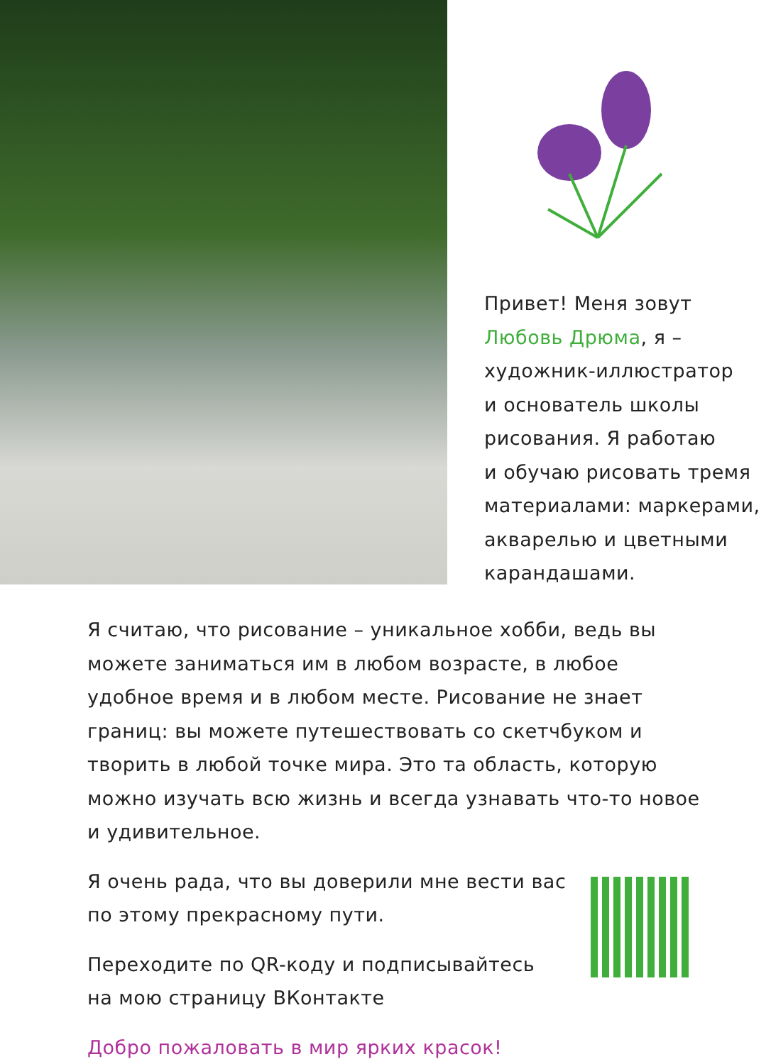Привет! Меня зовут
Любовь Дрюма, я –
художник-иллюстратор
и основатель школы
рисования. Я работаю
и обучаю рисовать тремя
материалами: маркерами,
акварелью и цветными
карандашами.
Я считаю, что рисование – уникальное хобби, ведь вы можете заниматься им в любом возрасте, в любое удобное время и в любом месте. Рисование не знает границ: вы можете путешествовать со скетчбуком и творить в любой точке мира. Это та область, которую можно изучать всю жизнь и всегда узнавать что-то новое и удивительное.
Я очень рада, что вы доверили мне вести вас
по этому прекрасному пути.
Переходите по QR-коду и подписывайтесь
на мою страницу ВКонтакте
Добро пожаловать в мир ярких красок!